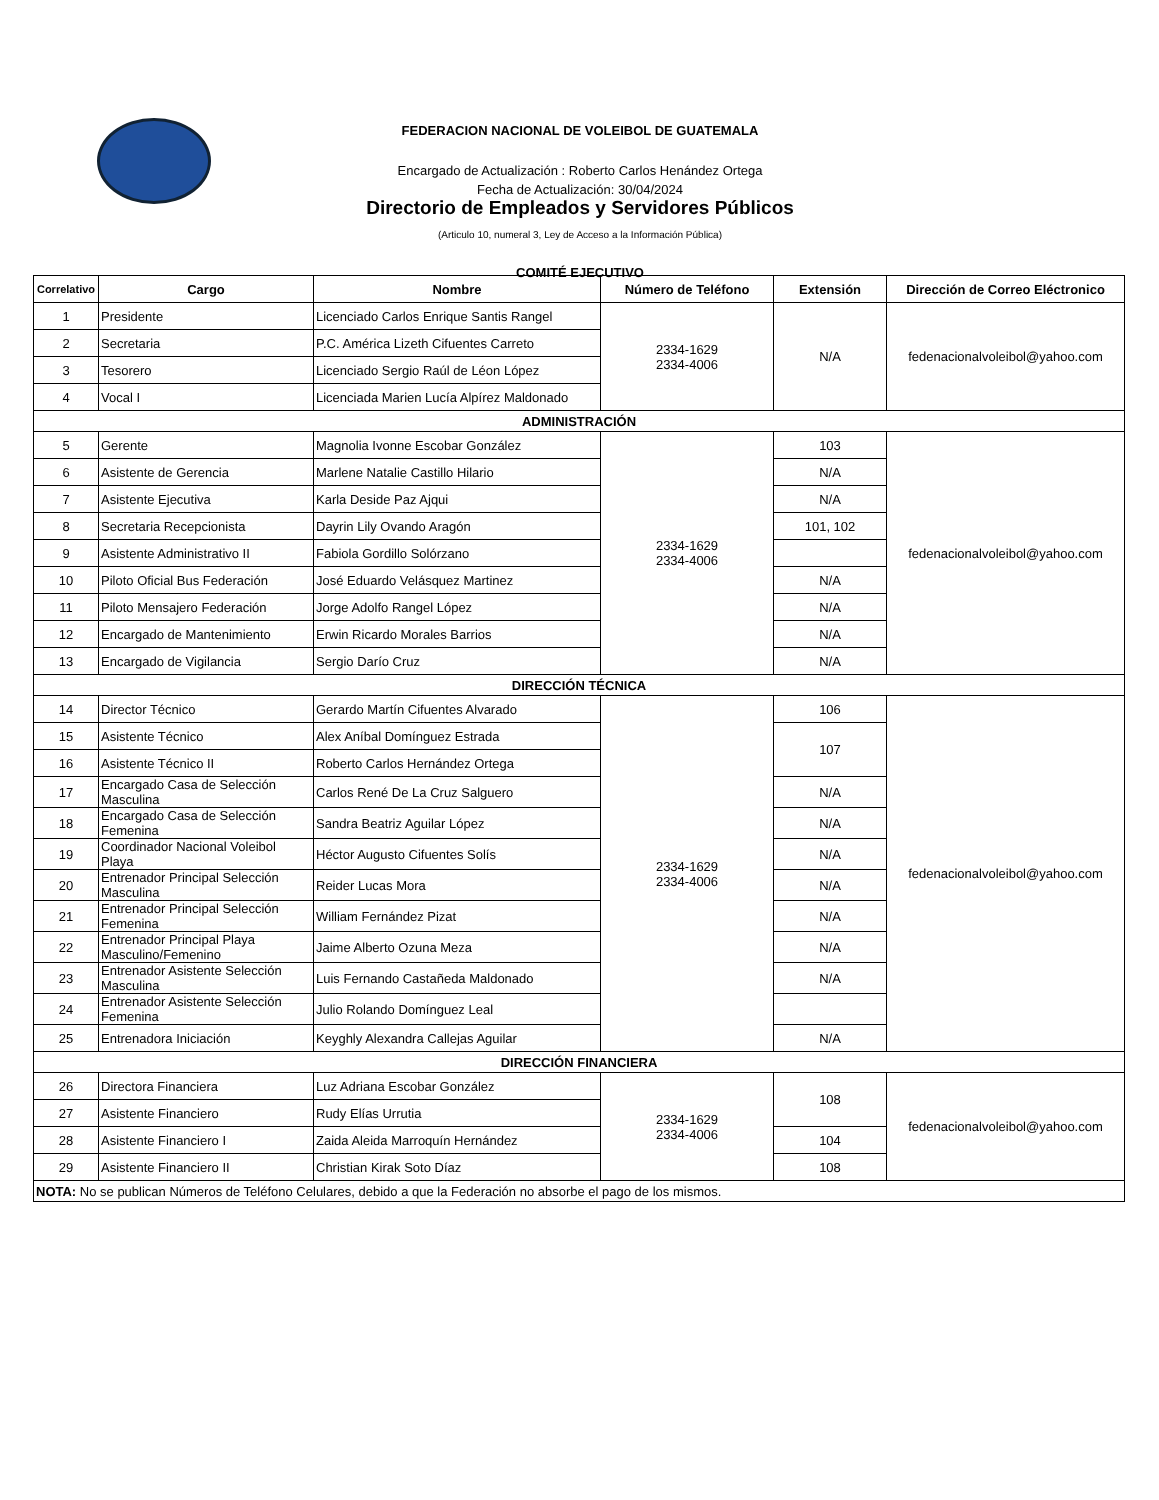FEDERACION NACIONAL DE VOLEIBOL DE GUATEMALA
Encargado de Actualización : Roberto Carlos Henández Ortega
Fecha de Actualización: 30/04/2024
Directorio de Empleados y Servidores Públicos
(Articulo 10, numeral 3, Ley de Acceso a la Información Pública)
COMITÉ EJECUTIVO
| Correlativo | Cargo | Nombre | Número de Teléfono | Extensión | Dirección de Correo Eléctronico |
| --- | --- | --- | --- | --- | --- |
| 1 | Presidente | Licenciado Carlos Enrique Santis Rangel | 2334-1629 2334-4006 | N/A | fedenacionalvoleibol@yahoo.com |
| 2 | Secretaria | P.C. América Lizeth Cifuentes Carreto | | | |
| 3 | Tesorero | Licenciado Sergio Raúl de Léon López | | | |
| 4 | Vocal I | Licenciada Marien Lucía Alpírez Maldonado | | | |
| ADMINISTRACIÓN | | | | | |
| 5 | Gerente | Magnolia Ivonne Escobar González | 2334-1629 2334-4006 | 103 | fedenacionalvoleibol@yahoo.com |
| 6 | Asistente de Gerencia | Marlene Natalie Castillo Hilario | | N/A | |
| 7 | Asistente Ejecutiva | Karla Deside Paz Ajqui | | N/A | |
| 8 | Secretaria Recepcionista | Dayrin Lily Ovando Aragón | | 101, 102 | |
| 9 | Asistente Administrativo II | Fabiola Gordillo Solórzano | | | |
| 10 | Piloto Oficial Bus Federación | José Eduardo Velásquez Martinez | | N/A | |
| 11 | Piloto Mensajero Federación | Jorge Adolfo Rangel López | | N/A | |
| 12 | Encargado de Mantenimiento | Erwin Ricardo Morales Barrios | | N/A | |
| 13 | Encargado de Vigilancia | Sergio Darío Cruz | | N/A | |
| DIRECCIÓN TÉCNICA | | | | | |
| 14 | Director Técnico | Gerardo Martín Cifuentes Alvarado | 2334-1629 2334-4006 | 106 | fedenacionalvoleibol@yahoo.com |
| 15 | Asistente Técnico | Alex Aníbal Domínguez Estrada | | 107 | |
| 16 | Asistente Técnico II | Roberto Carlos Hernández Ortega | | | |
| 17 | Encargado Casa de Selección Masculina | Carlos René De La Cruz Salguero | | N/A | |
| 18 | Encargado Casa de Selección Femenina | Sandra Beatriz Aguilar López | | N/A | |
| 19 | Coordinador Nacional Voleibol Playa | Héctor Augusto Cifuentes Solís | | N/A | |
| 20 | Entrenador Principal Selección Masculina | Reider Lucas Mora | | N/A | |
| 21 | Entrenador Principal Selección Femenina | William Fernández Pizat | | N/A | |
| 22 | Entrenador Principal Playa Masculino/Femenino | Jaime Alberto Ozuna Meza | | N/A | |
| 23 | Entrenador Asistente Selección Masculina | Luis Fernando Castañeda Maldonado | | N/A | |
| 24 | Entrenador Asistente Selección Femenina | Julio Rolando Domínguez Leal | | | |
| 25 | Entrenadora Iniciación | Keyghly Alexandra Callejas Aguilar | | N/A | |
| DIRECCIÓN FINANCIERA | | | | | |
| 26 | Directora Financiera | Luz Adriana Escobar González | 2334-1629 2334-4006 | 108 | fedenacionalvoleibol@yahoo.com |
| 27 | Asistente Financiero | Rudy Elías Urrutia | | | |
| 28 | Asistente Financiero I | Zaida Aleida Marroquín Hernández | | 104 | |
| 29 | Asistente Financiero II | Christian Kirak Soto Díaz | | 108 | |
| NOTA: No se publican Números de Teléfono Celulares, debido a que la Federación no absorbe el pago de los mismos. | | | | | |